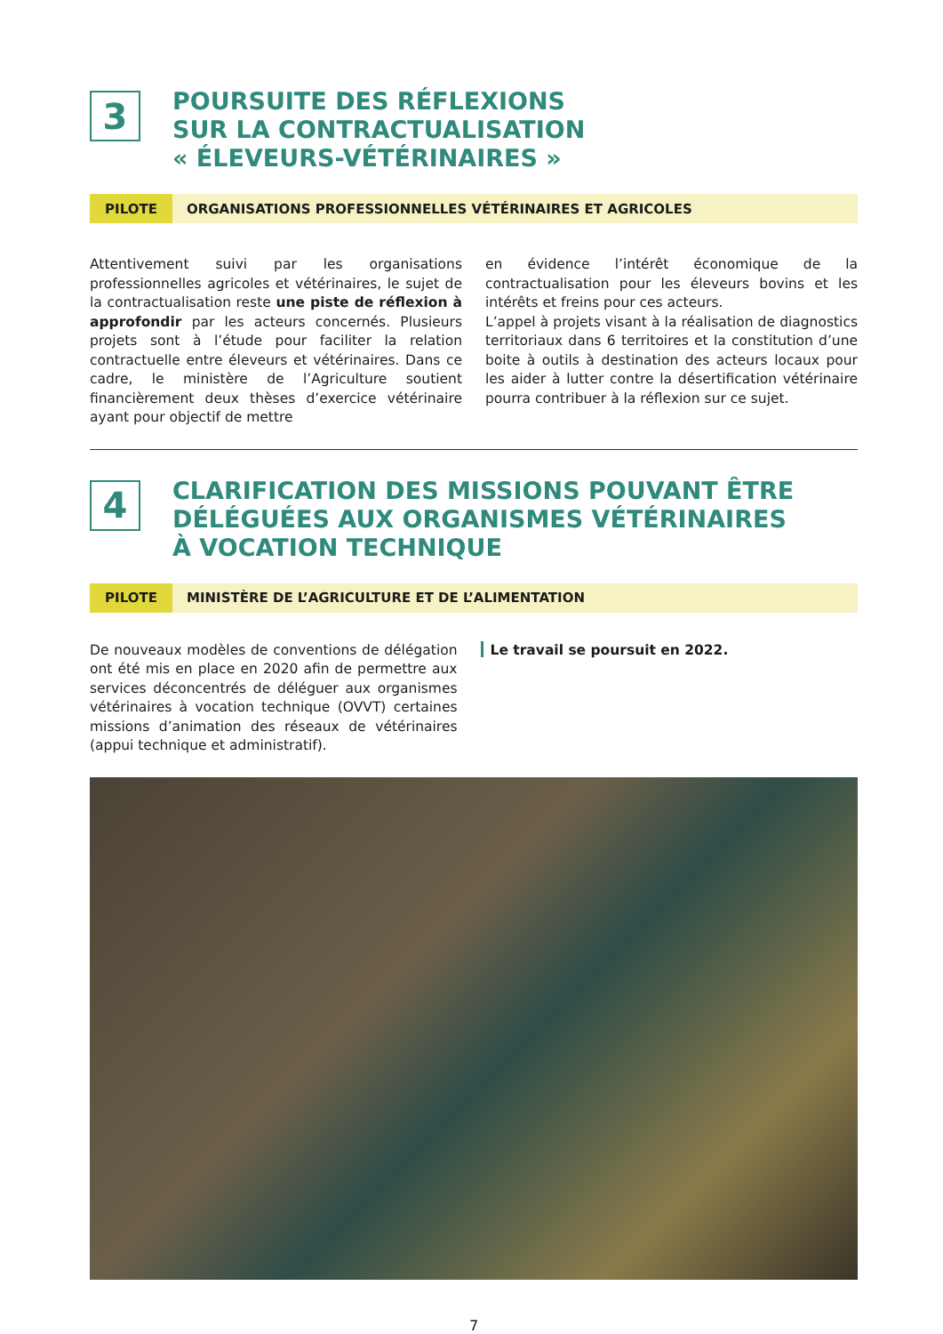3
POURSUITE DES RÉFLEXIONS
SUR LA CONTRACTUALISATION
« ÉLEVEURS-VÉTÉRINAIRES »
PILOTE ORGANISATIONS PROFESSIONNELLES VÉTÉRINAIRES ET AGRICOLES
Attentivement suivi par les organisations professionnelles agricoles et vétérinaires, le sujet de la contractualisation reste une piste de réflexion à approfondir par les acteurs concernés. Plusieurs projets sont à l’étude pour faciliter la relation contractuelle entre éleveurs et vétérinaires. Dans ce cadre, le ministère de l’Agriculture soutient financièrement deux thèses d’exercice vétérinaire ayant pour objectif de mettre
en évidence l’intérêt économique de la contractualisation pour les éleveurs bovins et les intérêts et freins pour ces acteurs.
L’appel à projets visant à la réalisation de diagnostics territoriaux dans 6 territoires et la constitution d’une boite à outils à destination des acteurs locaux pour les aider à lutter contre la désertification vétérinaire pourra contribuer à la réflexion sur ce sujet.
4
CLARIFICATION DES MISSIONS POUVANT ÊTRE
DÉLÉGUÉES AUX ORGANISMES VÉTÉRINAIRES
À VOCATION TECHNIQUE
PILOTE MINISTÈRE DE L’AGRICULTURE ET DE L’ALIMENTATION
De nouveaux modèles de conventions de délégation ont été mis en place en 2020 afin de permettre aux services déconcentrés de déléguer aux organismes vétérinaires à vocation technique (OVVT) certaines missions d’animation des réseaux de vétérinaires (appui technique et administratif).
Le travail se poursuit en 2022.
7